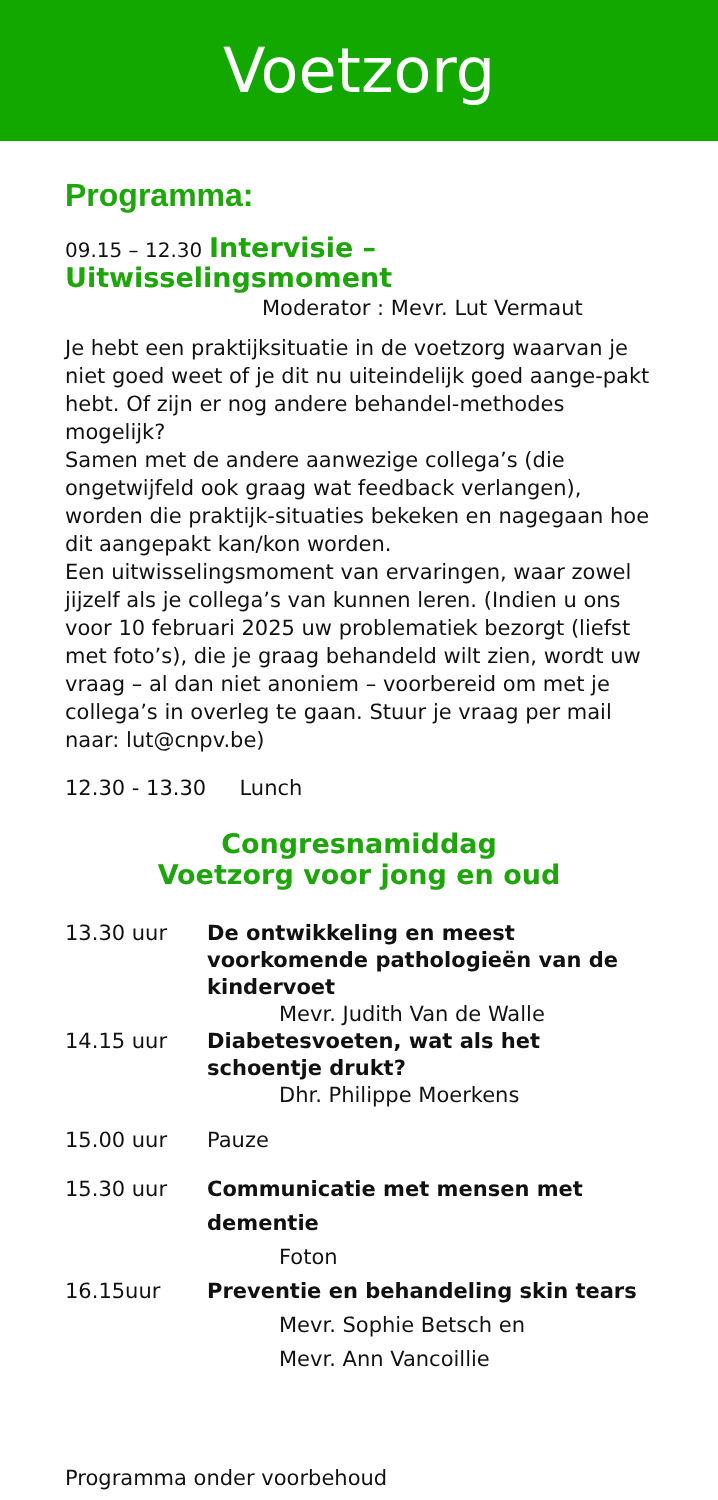Voetzorg
Programma:
09.15 – 12.30 Intervisie – Uitwisselingsmoment
Moderator : Mevr. Lut Vermaut
Je hebt een praktijksituatie in de voetzorg waarvan je niet goed weet of je dit nu uiteindelijk goed aange-pakt hebt. Of zijn er nog andere behandel-methodes mogelijk?
Samen met de andere aanwezige collega’s (die ongetwijfeld ook graag wat feedback verlangen), worden die praktijk-situaties bekeken en nagegaan hoe dit aangepakt kan/kon worden.
Een uitwisselingsmoment van ervaringen, waar zowel jijzelf als je collega’s van kunnen leren. (Indien u ons voor 10 februari 2025 uw problematiek bezorgt (liefst met foto’s), die je graag behandeld wilt zien, wordt uw vraag – al dan niet anoniem – voorbereid om met je collega’s in overleg te gaan. Stuur je vraag per mail naar: lut@cnpv.be)
12.30 - 13.30 Lunch
Congresnamiddag
Voetzorg voor jong en oud
13.30 uur De ontwikkeling en meest voorkomende pathologieën van de kindervoet
Mevr. Judith Van de Walle
14.15 uur Diabetesvoeten, wat als het schoentje drukt?
Dhr. Philippe Moerkens
15.00 uur Pauze
15.30 uur Communicatie met mensen met dementie
Foton
16.15uur Preventie en behandeling skin tears
Mevr. Sophie Betsch en
Mevr. Ann Vancoillie
Programma onder voorbehoud